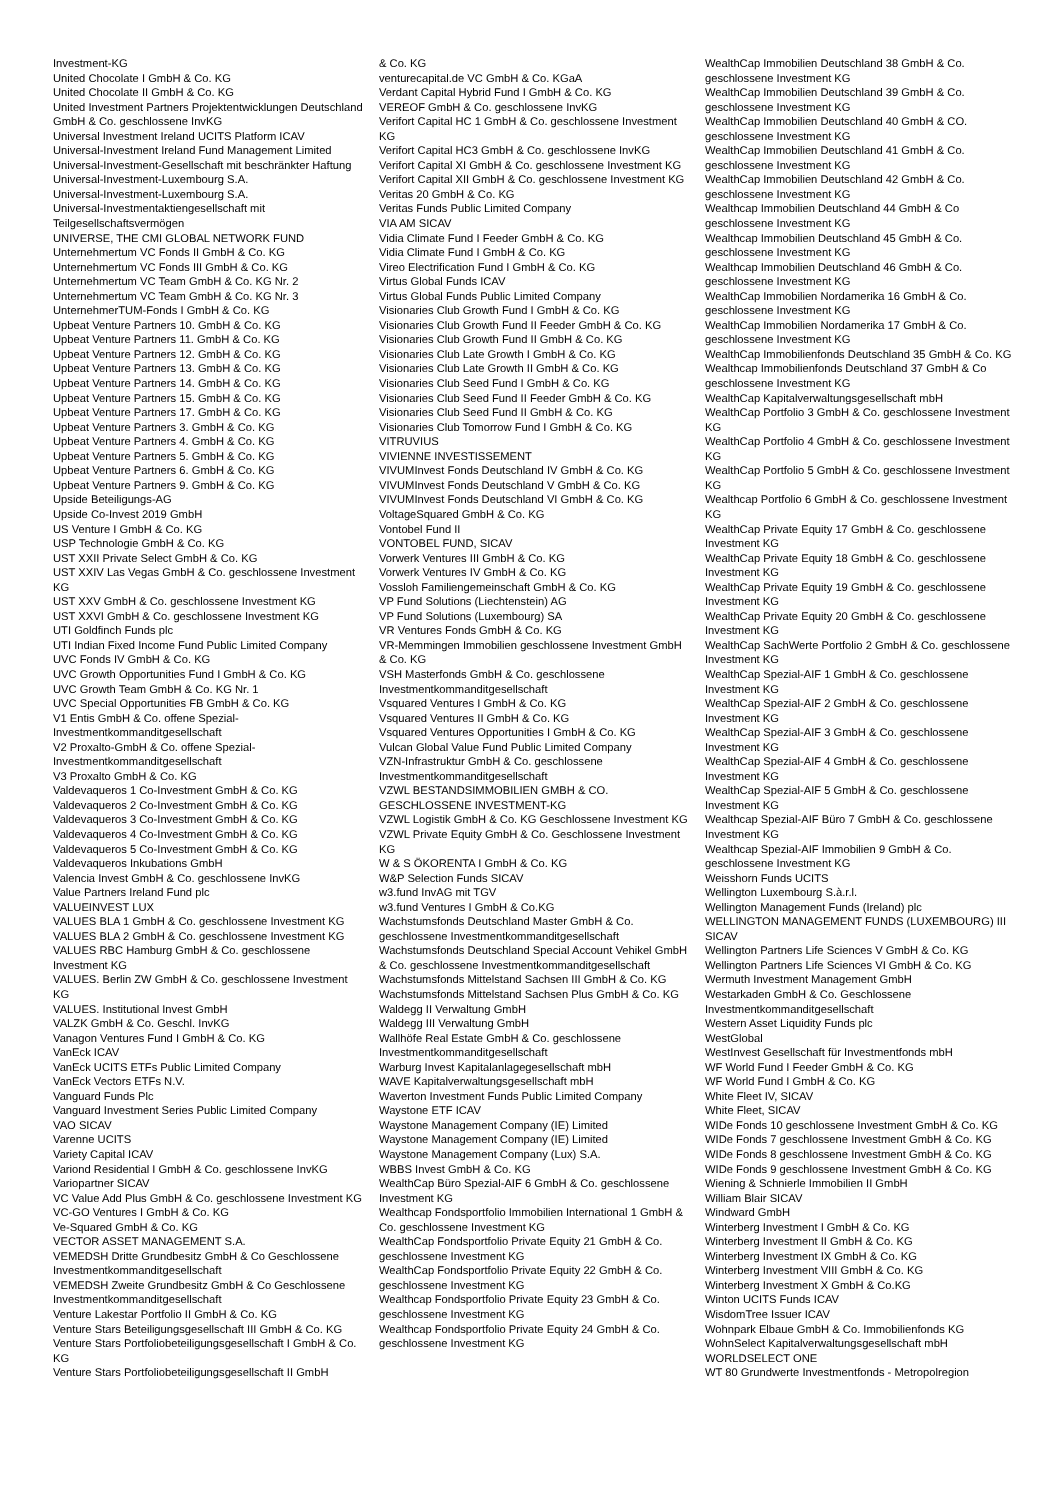Investment-KG
United Chocolate I GmbH & Co. KG
United Chocolate II GmbH & Co. KG
United Investment Partners Projektentwicklungen Deutschland GmbH & Co. geschlossene InvKG
Universal Investment Ireland UCITS Platform ICAV
Universal-Investment Ireland Fund Management Limited
Universal-Investment-Gesellschaft mit beschränkter Haftung
Universal-Investment-Luxembourg S.A.
Universal-Investment-Luxembourg S.A.
Universal-Investmentaktiengesellschaft mit Teilgesellschaftsvermögen
UNIVERSE, THE CMI GLOBAL NETWORK FUND
Unternehmertum VC Fonds II GmbH & Co. KG
Unternehmertum VC Fonds III GmbH & Co. KG
Unternehmertum VC Team GmbH & Co. KG Nr. 2
Unternehmertum VC Team GmbH & Co. KG Nr. 3
UnternehmerTUM-Fonds I GmbH & Co. KG
Upbeat Venture Partners 10. GmbH & Co. KG
Upbeat Venture Partners 11. GmbH & Co. KG
Upbeat Venture Partners 12. GmbH & Co. KG
Upbeat Venture Partners 13. GmbH & Co. KG
Upbeat Venture Partners 14. GmbH & Co. KG
Upbeat Venture Partners 15. GmbH & Co. KG
Upbeat Venture Partners 17. GmbH & Co. KG
Upbeat Venture Partners 3. GmbH & Co. KG
Upbeat Venture Partners 4. GmbH & Co. KG
Upbeat Venture Partners 5. GmbH & Co. KG
Upbeat Venture Partners 6. GmbH & Co. KG
Upbeat Venture Partners 9. GmbH & Co. KG
Upside Beteiligungs-AG
Upside Co-Invest 2019 GmbH
US Venture I GmbH & Co. KG
USP Technologie GmbH & Co. KG
UST XXII Private Select GmbH & Co. KG
UST XXIV Las Vegas GmbH & Co. geschlossene Investment KG
UST XXV GmbH & Co. geschlossene Investment KG
UST XXVI GmbH & Co. geschlossene Investment KG
UTI Goldfinch Funds plc
UTI Indian Fixed Income Fund Public Limited Company
UVC Fonds IV GmbH & Co. KG
UVC Growth Opportunities Fund I GmbH & Co. KG
UVC Growth Team GmbH & Co. KG Nr. 1
UVC Special Opportunities FB GmbH & Co. KG
V1 Entis GmbH & Co. offene Spezial-Investmentkommanditgesellschaft
V2 Proxalto-GmbH & Co. offene Spezial-Investmentkommanditgesellschaft
V3 Proxalto GmbH & Co. KG
Valdevaqueros 1 Co-Investment GmbH & Co. KG
Valdevaqueros 2 Co-Investment GmbH & Co. KG
Valdevaqueros 3 Co-Investment GmbH & Co. KG
Valdevaqueros 4 Co-Investment GmbH & Co. KG
Valdevaqueros 5 Co-Investment GmbH & Co. KG
Valdevaqueros Inkubations GmbH
Valencia Invest GmbH & Co. geschlossene InvKG
Value Partners Ireland Fund plc
VALUEINVEST LUX
VALUES BLA 1 GmbH & Co. geschlossene Investment KG
VALUES BLA 2 GmbH & Co. geschlossene Investment KG
VALUES RBC Hamburg GmbH & Co. geschlossene Investment KG
VALUES. Berlin ZW GmbH & Co. geschlossene Investment KG
VALUES. Institutional Invest GmbH
VALZK GmbH & Co. Geschl. InvKG
Vanagon Ventures Fund I GmbH & Co. KG
VanEck ICAV
VanEck UCITS ETFs Public Limited Company
VanEck Vectors ETFs N.V.
Vanguard Funds Plc
Vanguard Investment Series Public Limited Company
VAO SICAV
Varenne UCITS
Variety Capital ICAV
Variond Residential I GmbH & Co. geschlossene InvKG
Variopartner SICAV
VC Value Add Plus GmbH & Co. geschlossene Investment KG
VC-GO Ventures I GmbH & Co. KG
Ve-Squared GmbH & Co. KG
VECTOR ASSET MANAGEMENT S.A.
VEMEDSH Dritte Grundbesitz GmbH & Co Geschlossene Investmentkommanditgesellschaft
VEMEDSH Zweite Grundbesitz GmbH & Co Geschlossene Investmentkommanditgesellschaft
Venture Lakestar Portfolio II GmbH & Co. KG
Venture Stars Beteiligungsgesellschaft III GmbH & Co. KG
Venture Stars Portfoliobeteiligungsgesellschaft I GmbH & Co. KG
Venture Stars Portfoliobeteiligungsgesellschaft II GmbH
& Co. KG
venturecapital.de VC GmbH & Co. KGaA
Verdant Capital Hybrid Fund I GmbH & Co. KG
VEREOF GmbH & Co. geschlossene InvKG
Verifort Capital HC 1 GmbH & Co. geschlossene Investment KG
Verifort Capital HC3 GmbH & Co. geschlossene InvKG
Verifort Capital XI GmbH & Co. geschlossene Investment KG
Verifort Capital XII GmbH & Co. geschlossene Investment KG
Veritas 20 GmbH & Co. KG
Veritas Funds Public Limited Company
VIA AM SICAV
Vidia Climate Fund I Feeder GmbH & Co. KG
Vidia Climate Fund I GmbH & Co. KG
Vireo Electrification Fund I GmbH & Co. KG
Virtus Global Funds ICAV
Virtus Global Funds Public Limited Company
Visionaries Club Growth Fund I GmbH & Co. KG
Visionaries Club Growth Fund II Feeder GmbH & Co. KG
Visionaries Club Growth Fund II GmbH & Co. KG
Visionaries Club Late Growth I GmbH & Co. KG
Visionaries Club Late Growth II GmbH & Co. KG
Visionaries Club Seed Fund I GmbH & Co. KG
Visionaries Club Seed Fund II Feeder GmbH & Co. KG
Visionaries Club Seed Fund II GmbH & Co. KG
Visionaries Club Tomorrow Fund I GmbH & Co. KG
VITRUVIUS
VIVIENNE INVESTISSEMENT
VIVUMInvest Fonds Deutschland IV GmbH & Co. KG
VIVUMInvest Fonds Deutschland V GmbH & Co. KG
VIVUMInvest Fonds Deutschland VI GmbH & Co. KG
VoltageSquared GmbH & Co. KG
Vontobel Fund II
VONTOBEL FUND, SICAV
Vorwerk Ventures III GmbH & Co. KG
Vorwerk Ventures IV GmbH & Co. KG
Vossloh Familiengemeinschaft GmbH & Co. KG
VP Fund Solutions (Liechtenstein) AG
VP Fund Solutions (Luxembourg) SA
VR Ventures Fonds GmbH & Co. KG
VR-Memmingen Immobilien geschlossene Investment GmbH & Co. KG
VSH Masterfonds GmbH & Co. geschlossene Investmentkommanditgesellschaft
Vsquared Ventures I GmbH & Co. KG
Vsquared Ventures II GmbH & Co. KG
Vsquared Ventures Opportunities I GmbH & Co. KG
Vulcan Global Value Fund Public Limited Company
VZN-Infrastruktur GmbH & Co. geschlossene Investmentkommanditgesellschaft
VZWL BESTANDSIMMOBILIEN GMBH & CO. GESCHLOSSENE INVESTMENT-KG
VZWL Logistik GmbH & Co. KG Geschlossene Investment KG
VZWL Private Equity GmbH & Co. Geschlossene Investment KG
W & S ÖKORENTA I GmbH & Co. KG
W&P Selection Funds SICAV
w3.fund InvAG mit TGV
w3.fund Ventures I GmbH & Co.KG
Wachstumsfonds Deutschland Master GmbH & Co. geschlossene Investmentkommanditgesellschaft
Wachstumsfonds Deutschland Special Account Vehikel GmbH & Co. geschlossene Investmentkommanditgesellschaft
Wachstumsfonds Mittelstand Sachsen III GmbH & Co. KG
Wachstumsfonds Mittelstand Sachsen Plus GmbH & Co. KG
Waldegg II Verwaltung GmbH
Waldegg III Verwaltung GmbH
Wallhöfe Real Estate GmbH & Co. geschlossene Investmentkommanditgesellschaft
Warburg Invest Kapitalanlagegesellschaft mbH
WAVE Kapitalverwaltungsgesellschaft mbH
Waverton Investment Funds Public Limited Company
Waystone ETF ICAV
Waystone Management Company (IE) Limited
Waystone Management Company (IE) Limited
Waystone Management Company (Lux) S.A.
WBBS Invest GmbH & Co. KG
WealthCap Büro Spezial-AIF 6 GmbH & Co. geschlossene Investment KG
Wealthcap Fondsportfolio Immobilien International 1 GmbH & Co. geschlossene Investment KG
WealthCap Fondsportfolio Private Equity 21 GmbH & Co. geschlossene Investment KG
WealthCap Fondsportfolio Private Equity 22 GmbH & Co. geschlossene Investment KG
Wealthcap Fondsportfolio Private Equity 23 GmbH & Co. geschlossene Investment KG
Wealthcap Fondsportfolio Private Equity 24 GmbH & Co. geschlossene Investment KG
WealthCap Immobilien Deutschland 38 GmbH & Co. geschlossene Investment KG
WealthCap Immobilien Deutschland 39 GmbH & Co. geschlossene Investment KG
WealthCap Immobilien Deutschland 40 GmbH & CO. geschlossene Investment KG
WealthCap Immobilien Deutschland 41 GmbH & Co. geschlossene Investment KG
WealthCap Immobilien Deutschland 42 GmbH & Co. geschlossene Investment KG
Wealthcap Immobilien Deutschland 44 GmbH & Co geschlossene Investment KG
Wealthcap Immobilien Deutschland 45 GmbH & Co. geschlossene Investment KG
Wealthcap Immobilien Deutschland 46 GmbH & Co. geschlossene Investment KG
WealthCap Immobilien Nordamerika 16 GmbH & Co. geschlossene Investment KG
WealthCap Immobilien Nordamerika 17 GmbH & Co. geschlossene Investment KG
WealthCap Immobilienfonds Deutschland 35 GmbH & Co. KG
Wealthcap Immobilienfonds Deutschland 37 GmbH & Co geschlossene Investment KG
WealthCap Kapitalverwaltungsgesellschaft mbH
WealthCap Portfolio 3 GmbH & Co. geschlossene Investment KG
WealthCap Portfolio 4 GmbH & Co. geschlossene Investment KG
WealthCap Portfolio 5 GmbH & Co. geschlossene Investment KG
Wealthcap Portfolio 6 GmbH & Co. geschlossene Investment KG
WealthCap Private Equity 17 GmbH & Co. geschlossene Investment KG
WealthCap Private Equity 18 GmbH & Co. geschlossene Investment KG
WealthCap Private Equity 19 GmbH & Co. geschlossene Investment KG
WealthCap Private Equity 20 GmbH & Co. geschlossene Investment KG
WealthCap SachWerte Portfolio 2 GmbH & Co. geschlossene Investment KG
WealthCap Spezial-AIF 1 GmbH & Co. geschlossene Investment KG
WealthCap Spezial-AIF 2 GmbH & Co. geschlossene Investment KG
WealthCap Spezial-AIF 3 GmbH & Co. geschlossene Investment KG
WealthCap Spezial-AIF 4 GmbH & Co. geschlossene Investment KG
WealthCap Spezial-AIF 5 GmbH & Co. geschlossene Investment KG
Wealthcap Spezial-AIF Büro 7 GmbH & Co. geschlossene Investment KG
Wealthcap Spezial-AIF Immobilien 9 GmbH & Co. geschlossene Investment KG
Weisshorn Funds UCITS
Wellington Luxembourg S.à.r.l.
Wellington Management Funds (Ireland) plc
WELLINGTON MANAGEMENT FUNDS (LUXEMBOURG) III SICAV
Wellington Partners Life Sciences V GmbH & Co. KG
Wellington Partners Life Sciences VI GmbH & Co. KG
Wermuth Investment Management GmbH
Westarkaden GmbH & Co. Geschlossene Investmentkommanditgesellschaft
Western Asset Liquidity Funds plc
WestGlobal
WestInvest Gesellschaft für Investmentfonds mbH
WF World Fund I Feeder GmbH & Co. KG
WF World Fund I GmbH & Co. KG
White Fleet IV, SICAV
White Fleet, SICAV
WIDe Fonds 10 geschlossene Investment GmbH & Co. KG
WIDe Fonds 7 geschlossene Investment GmbH & Co. KG
WIDe Fonds 8 geschlossene Investment GmbH & Co. KG
WIDe Fonds 9 geschlossene Investment GmbH & Co. KG
Wiening & Schnierle Immobilien II GmbH
William Blair SICAV
Windward GmbH
Winterberg Investment I GmbH & Co. KG
Winterberg Investment II GmbH & Co. KG
Winterberg Investment IX GmbH & Co. KG
Winterberg Investment VIII GmbH & Co. KG
Winterberg Investment X GmbH & Co.KG
Winton UCITS Funds ICAV
WisdomTree Issuer ICAV
Wohnpark Elbaue GmbH & Co. Immobilienfonds KG
WohnSelect Kapitalverwaltungsgesellschaft mbH
WORLDSELECT ONE
WT 80 Grundwerte Investmentfonds - Metropolregion